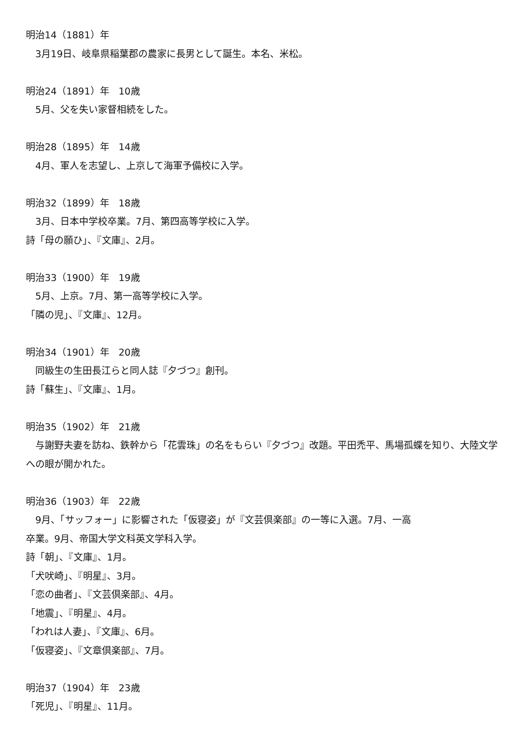明治14（1881）年
　3月19日、岐阜県稲葉郡の農家に長男として誕生。本名、米松。
明治24（1891）年　10歳
　5月、父を失い家督相続をした。
明治28（1895）年　14歳
　4月、軍人を志望し、上京して海軍予備校に入学。
明治32（1899）年　18歳
　3月、日本中学校卒業。7月、第四高等学校に入学。
詩「母の願ひ」、『文庫』、2月。
明治33（1900）年　19歳
　5月、上京。7月、第一高等学校に入学。
「隣の児」、『文庫』、12月。
明治34（1901）年　20歳
　同級生の生田長江らと同人誌『夕づつ』創刊。
詩「蘇生」、『文庫』、1月。
明治35（1902）年　21歳
　与謝野夫妻を訪ね、鉄幹から「花雲珠」の名をもらい『夕づつ』改題。平田禿平、馬場孤蝶を知り、大陸文学への眼が開かれた。
明治36（1903）年　22歳
　9月、「サッフォー」に影響された「仮寝姿」が『文芸倶楽部』の一等に入選。7月、一高
卒業。9月、帝国大学文科英文学科入学。
詩「朝」、『文庫』、1月。
「犬吠崎」、『明星』、3月。
「恋の曲者」、『文芸倶楽部』、4月。
「地震」、『明星』、4月。
「われは人妻」、『文庫』、6月。
「仮寝姿」、『文章倶楽部』、7月。
明治37（1904）年　23歳
「死児」、『明星』、11月。